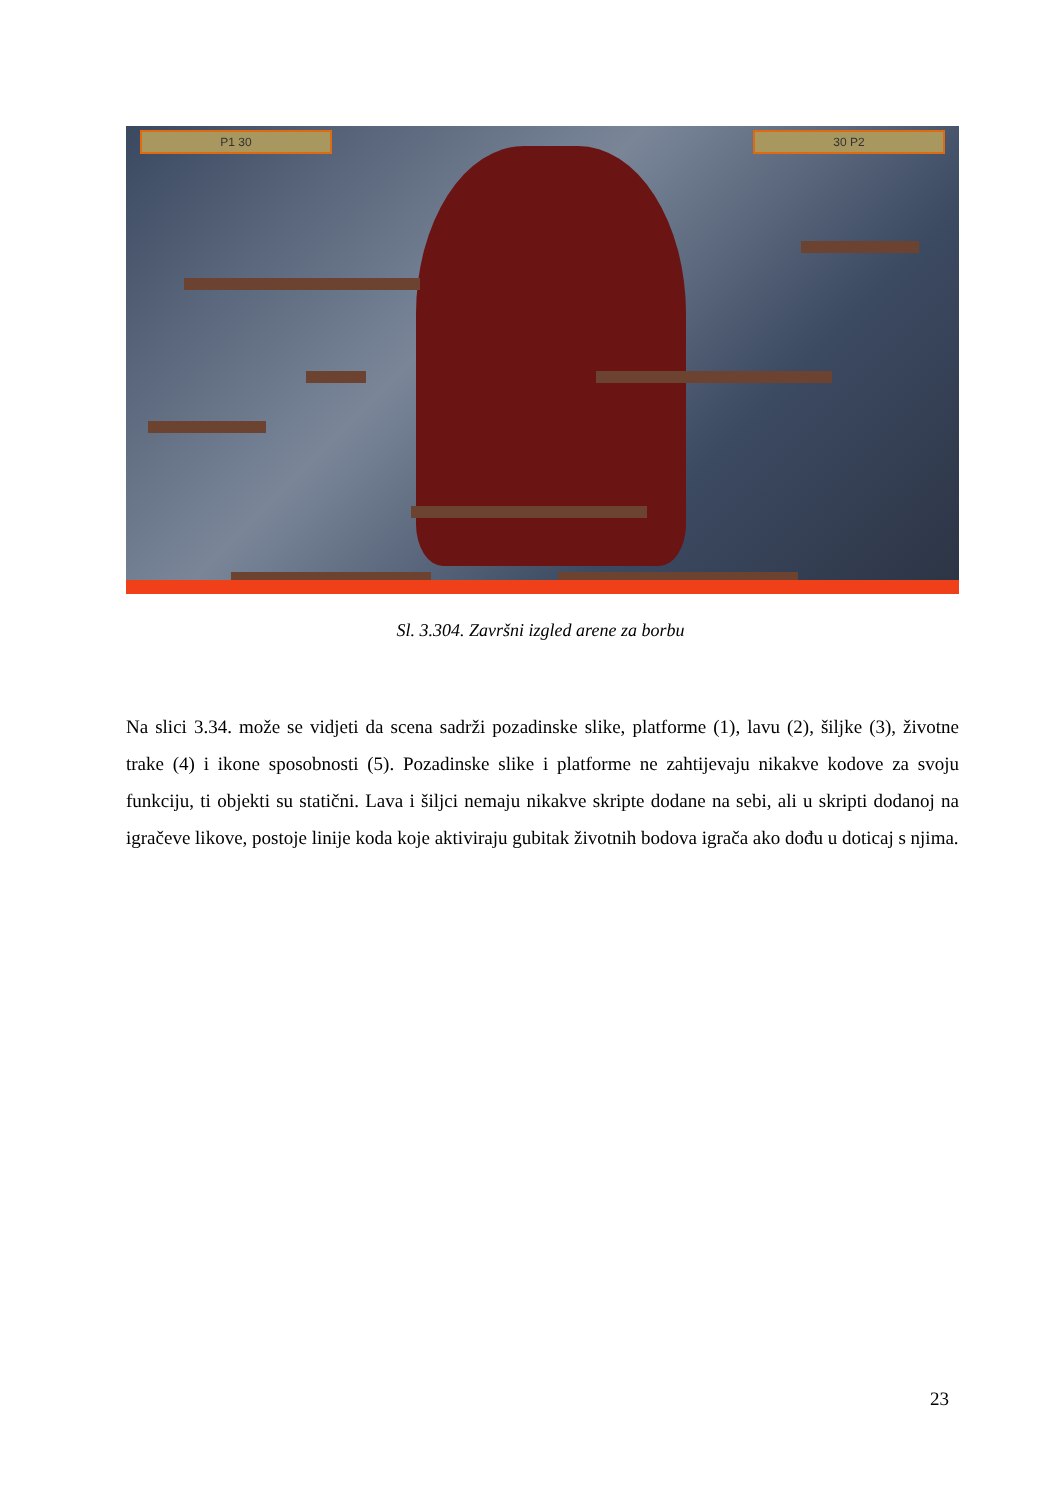P1 30 30 P2
Sl. 3.304. Završni izgled arene za borbu
Na slici 3.34. može se vidjeti da scena sadrži pozadinske slike, platforme (1), lavu (2), šiljke (3), životne trake (4) i ikone sposobnosti (5). Pozadinske slike i platforme ne zahtijevaju nikakve kodove za svoju funkciju, ti objekti su statični. Lava i šiljci nemaju nikakve skripte dodane na sebi, ali u skripti dodanoj na igračeve likove, postoje linije koda koje aktiviraju gubitak životnih bodova igrača ako dođu u doticaj s njima.
23